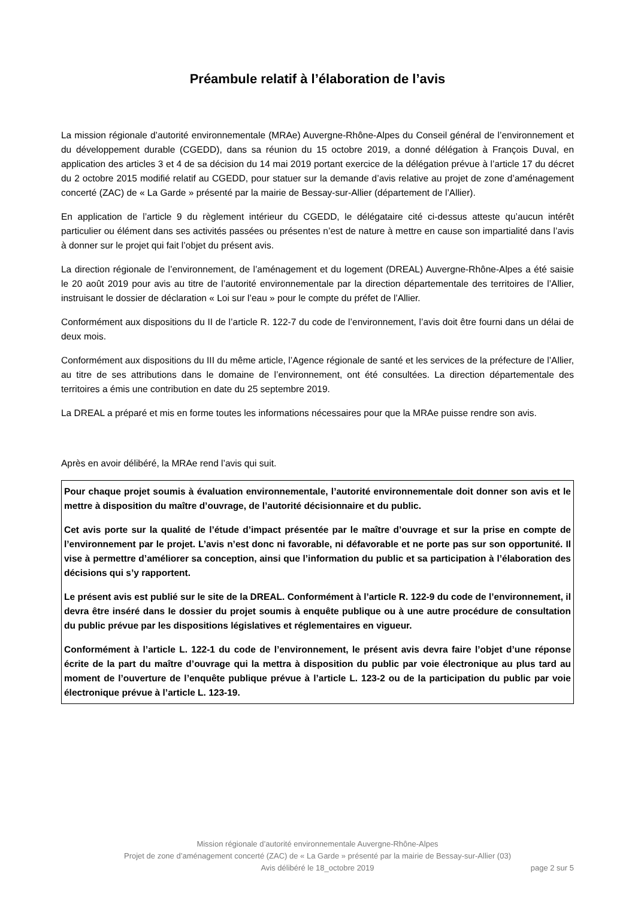Préambule relatif à l’élaboration de l’avis
La mission régionale d’autorité environnementale (MRAe) Auvergne-Rhône-Alpes du Conseil général de l’environnement et du développement durable (CGEDD), dans sa réunion du 15 octobre 2019, a donné délégation à François Duval, en application des articles 3 et 4 de sa décision du 14 mai 2019 portant exercice de la délégation prévue à l’article 17 du décret du 2 octobre 2015 modifié relatif au CGEDD, pour statuer sur la demande d’avis relative au projet de zone d’aménagement concerté (ZAC) de « La Garde » présenté par la mairie de Bessay-sur-Allier (département de l’Allier).
En application de l’article 9 du règlement intérieur du CGEDD, le délégataire cité ci-dessus atteste qu’aucun intérêt particulier ou élément dans ses activités passées ou présentes n’est de nature à mettre en cause son impartialité dans l’avis à donner sur le projet qui fait l’objet du présent avis.
La direction régionale de l’environnement, de l’aménagement et du logement (DREAL) Auvergne-Rhône-Alpes a été saisie le 20 août 2019 pour avis au titre de l’autorité environnementale par la direction départementale des territoires de l’Allier, instruisant le dossier de déclaration « Loi sur l’eau » pour le compte du préfet de l’Allier.
Conformément aux dispositions du II de l’article R. 122-7 du code de l’environnement, l’avis doit être fourni dans un délai de deux mois.
Conformément aux dispositions du III du même article, l’Agence régionale de santé et les services de la préfecture de l’Allier, au titre de ses attributions dans le domaine de l’environnement, ont été consultées. La direction départementale des territoires a émis une contribution en date du 25 septembre 2019.
La DREAL a préparé et mis en forme toutes les informations nécessaires pour que la MRAe puisse rendre son avis.
Après en avoir délibéré, la MRAe rend l’avis qui suit.
Pour chaque projet soumis à évaluation environnementale, l’autorité environnementale doit donner son avis et le mettre à disposition du maître d’ouvrage, de l’autorité décisionnaire et du public.
Cet avis porte sur la qualité de l’étude d’impact présentée par le maître d’ouvrage et sur la prise en compte de l’environnement par le projet. L’avis n’est donc ni favorable, ni défavorable et ne porte pas sur son opportunité. Il vise à permettre d’améliorer sa conception, ainsi que l’information du public et sa participation à l’élaboration des décisions qui s’y rapportent.
Le présent avis est publié sur le site de la DREAL. Conformément à l’article R. 122-9 du code de l’environnement, il devra être inséré dans le dossier du projet soumis à enquête publique ou à une autre procédure de consultation du public prévue par les dispositions législatives et réglementaires en vigueur.
Conformément à l’article L. 122-1 du code de l’environnement, le présent avis devra faire l’objet d’une réponse écrite de la part du maître d’ouvrage qui la mettra à disposition du public par voie électronique au plus tard au moment de l’ouverture de l’enquête publique prévue à l’article L. 123-2 ou de la participation du public par voie électronique prévue à l’article L. 123-19.
Mission régionale d’autorité environnementale Auvergne-Rhône-Alpes
Projet de zone d’aménagement concerté (ZAC) de « La Garde » présenté par la mairie de Bessay-sur-Allier (03)
Avis délibéré le 18_octobre 2019 page 2 sur 5